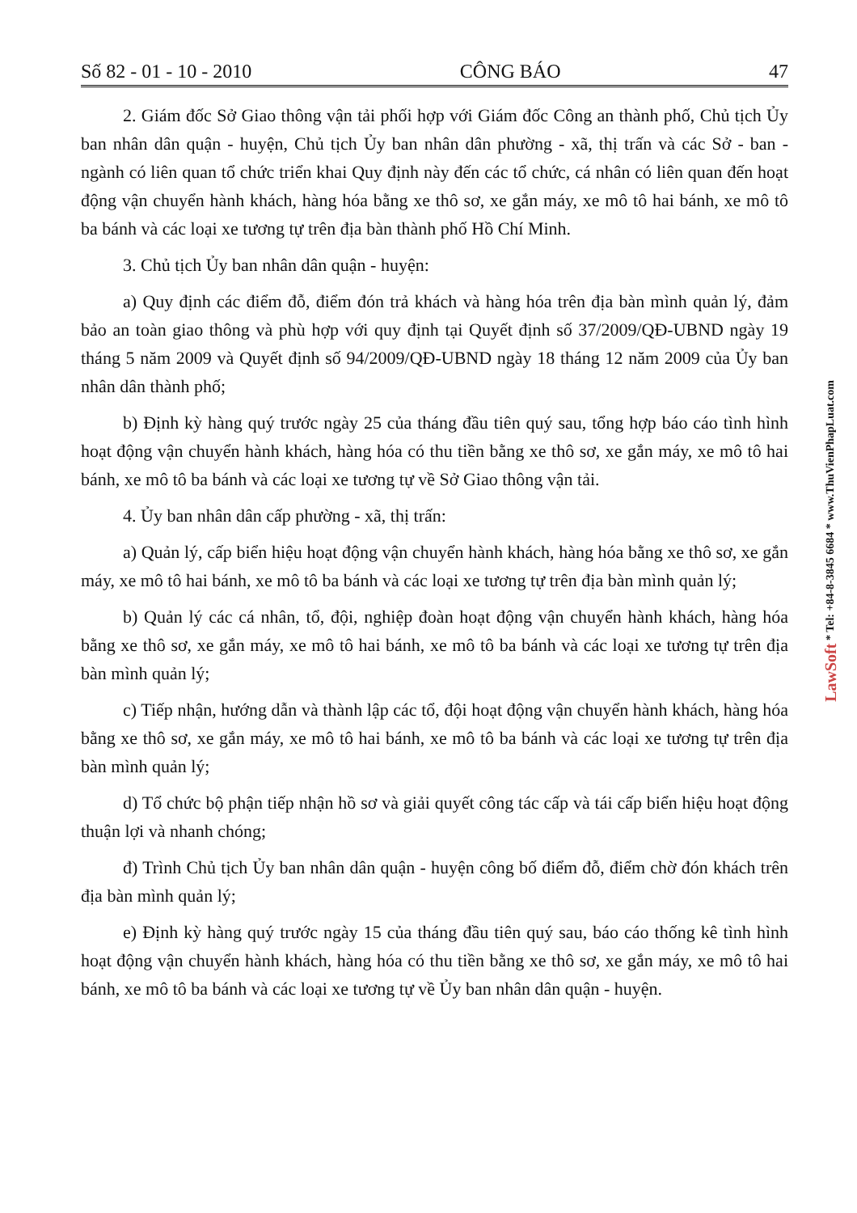Số 82 - 01 - 10 - 2010 CÔNG BÁO 47
2. Giám đốc Sở Giao thông vận tải phối hợp với Giám đốc Công an thành phố, Chủ tịch Ủy ban nhân dân quận - huyện, Chủ tịch Ủy ban nhân dân phường - xã, thị trấn và các Sở - ban - ngành có liên quan tổ chức triển khai Quy định này đến các tổ chức, cá nhân có liên quan đến hoạt động vận chuyển hành khách, hàng hóa bằng xe thô sơ, xe gắn máy, xe mô tô hai bánh, xe mô tô ba bánh và các loại xe tương tự trên địa bàn thành phố Hồ Chí Minh.
3. Chủ tịch Ủy ban nhân dân quận - huyện:
a) Quy định các điểm đỗ, điểm đón trả khách và hàng hóa trên địa bàn mình quản lý, đảm bảo an toàn giao thông và phù hợp với quy định tại Quyết định số 37/2009/QĐ-UBND ngày 19 tháng 5 năm 2009 và Quyết định số 94/2009/QĐ-UBND ngày 18 tháng 12 năm 2009 của Ủy ban nhân dân thành phố;
b) Định kỳ hàng quý trước ngày 25 của tháng đầu tiên quý sau, tổng hợp báo cáo tình hình hoạt động vận chuyển hành khách, hàng hóa có thu tiền bằng xe thô sơ, xe gắn máy, xe mô tô hai bánh, xe mô tô ba bánh và các loại xe tương tự về Sở Giao thông vận tải.
4. Ủy ban nhân dân cấp phường - xã, thị trấn:
a) Quản lý, cấp biển hiệu hoạt động vận chuyển hành khách, hàng hóa bằng xe thô sơ, xe gắn máy, xe mô tô hai bánh, xe mô tô ba bánh và các loại xe tương tự trên địa bàn mình quản lý;
b) Quản lý các cá nhân, tổ, đội, nghiệp đoàn hoạt động vận chuyển hành khách, hàng hóa bằng xe thô sơ, xe gắn máy, xe mô tô hai bánh, xe mô tô ba bánh và các loại xe tương tự trên địa bàn mình quản lý;
c) Tiếp nhận, hướng dẫn và thành lập các tổ, đội hoạt động vận chuyển hành khách, hàng hóa bằng xe thô sơ, xe gắn máy, xe mô tô hai bánh, xe mô tô ba bánh và các loại xe tương tự trên địa bàn mình quản lý;
d) Tổ chức bộ phận tiếp nhận hồ sơ và giải quyết công tác cấp và tái cấp biển hiệu hoạt động thuận lợi và nhanh chóng;
đ) Trình Chủ tịch Ủy ban nhân dân quận - huyện công bố điểm đỗ, điểm chờ đón khách trên địa bàn mình quản lý;
e) Định kỳ hàng quý trước ngày 15 của tháng đầu tiên quý sau, báo cáo thống kê tình hình hoạt động vận chuyển hành khách, hàng hóa có thu tiền bằng xe thô sơ, xe gắn máy, xe mô tô hai bánh, xe mô tô ba bánh và các loại xe tương tự về Ủy ban nhân dân quận - huyện.
LawSoft * Tel: +84-8-3845 6684 * www.ThuVienPhapLuat.com